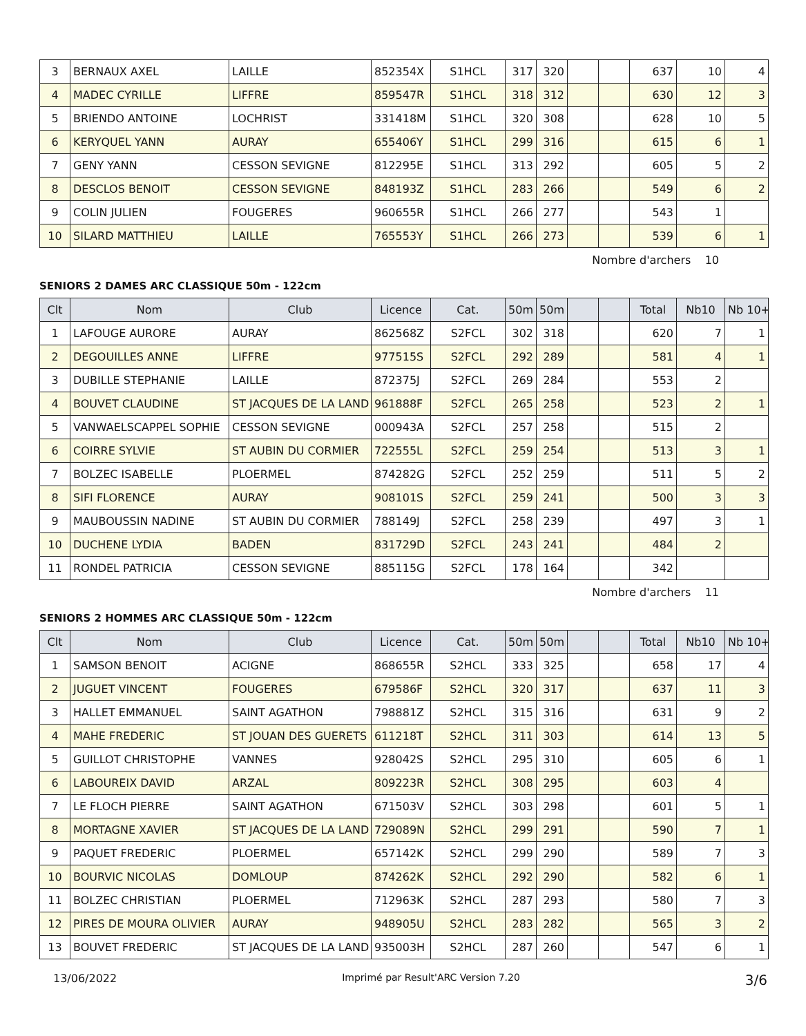| 3 | BERNAUX AXEL | LAILLE | 852354X | S1HCL | 317 | 320 | | | 637 | 10 | 4 |
| 4 | MADEC CYRILLE | LIFFRE | 859547R | S1HCL | 318 | 312 | | | 630 | 12 | 3 |
| 5 | BRIENDO ANTOINE | LOCHRIST | 331418M | S1HCL | 320 | 308 | | | 628 | 10 | 5 |
| 6 | KERYQUEL YANN | AURAY | 655406Y | S1HCL | 299 | 316 | | | 615 | 6 | 1 |
| 7 | GENY YANN | CESSON SEVIGNE | 812295E | S1HCL | 313 | 292 | | | 605 | 5 | 2 |
| 8 | DESCLOS BENOIT | CESSON SEVIGNE | 848193Z | S1HCL | 283 | 266 | | | 549 | 6 | 2 |
| 9 | COLIN JULIEN | FOUGERES | 960655R | S1HCL | 266 | 277 | | | 543 | 1 | |
| 10 | SILARD MATTHIEU | LAILLE | 765553Y | S1HCL | 266 | 273 | | | 539 | 6 | 1 |
Nombre d'archers 10
SENIORS 2 DAMES ARC CLASSIQUE 50m - 122cm
| Clt | Nom | Club | Licence | Cat. | 50m | 50m | | | Total | Nb10 | Nb 10+ |
| --- | --- | --- | --- | --- | --- | --- | --- | --- | --- | --- | --- |
| 1 | LAFOUGE AURORE | AURAY | 862568Z | S2FCL | 302 | 318 | | | 620 | 7 | 1 |
| 2 | DEGOUILLES ANNE | LIFFRE | 977515S | S2FCL | 292 | 289 | | | 581 | 4 | 1 |
| 3 | DUBILLE STEPHANIE | LAILLE | 872375J | S2FCL | 269 | 284 | | | 553 | 2 | |
| 4 | BOUVET CLAUDINE | ST JACQUES DE LA LAND | 961888F | S2FCL | 265 | 258 | | | 523 | 2 | 1 |
| 5 | VANWAELSCAPPEL SOPHIE | CESSON SEVIGNE | 000943A | S2FCL | 257 | 258 | | | 515 | 2 | |
| 6 | COIRRE SYLVIE | ST AUBIN DU CORMIER | 722555L | S2FCL | 259 | 254 | | | 513 | 3 | 1 |
| 7 | BOLZEC ISABELLE | PLOERMEL | 874282G | S2FCL | 252 | 259 | | | 511 | 5 | 2 |
| 8 | SIFI FLORENCE | AURAY | 908101S | S2FCL | 259 | 241 | | | 500 | 3 | 3 |
| 9 | MAUBOUSSIN NADINE | ST AUBIN DU CORMIER | 788149J | S2FCL | 258 | 239 | | | 497 | 3 | 1 |
| 10 | DUCHENE LYDIA | BADEN | 831729D | S2FCL | 243 | 241 | | | 484 | 2 | |
| 11 | RONDEL PATRICIA | CESSON SEVIGNE | 885115G | S2FCL | 178 | 164 | | | 342 | | |
Nombre d'archers 11
SENIORS 2 HOMMES ARC CLASSIQUE 50m - 122cm
| Clt | Nom | Club | Licence | Cat. | 50m | 50m | | | Total | Nb10 | Nb 10+ |
| --- | --- | --- | --- | --- | --- | --- | --- | --- | --- | --- | --- |
| 1 | SAMSON BENOIT | ACIGNE | 868655R | S2HCL | 333 | 325 | | | 658 | 17 | 4 |
| 2 | JUGUET VINCENT | FOUGERES | 679586F | S2HCL | 320 | 317 | | | 637 | 11 | 3 |
| 3 | HALLET EMMANUEL | SAINT AGATHON | 798881Z | S2HCL | 315 | 316 | | | 631 | 9 | 2 |
| 4 | MAHE FREDERIC | ST JOUAN DES GUERETS | 611218T | S2HCL | 311 | 303 | | | 614 | 13 | 5 |
| 5 | GUILLOT CHRISTOPHE | VANNES | 928042S | S2HCL | 295 | 310 | | | 605 | 6 | 1 |
| 6 | LABOUREIX DAVID | ARZAL | 809223R | S2HCL | 308 | 295 | | | 603 | 4 | |
| 7 | LE FLOCH PIERRE | SAINT AGATHON | 671503V | S2HCL | 303 | 298 | | | 601 | 5 | 1 |
| 8 | MORTAGNE XAVIER | ST JACQUES DE LA LAND | 729089N | S2HCL | 299 | 291 | | | 590 | 7 | 1 |
| 9 | PAQUET FREDERIC | PLOERMEL | 657142K | S2HCL | 299 | 290 | | | 589 | 7 | 3 |
| 10 | BOURVIC NICOLAS | DOMLOUP | 874262K | S2HCL | 292 | 290 | | | 582 | 6 | 1 |
| 11 | BOLZEC CHRISTIAN | PLOERMEL | 712963K | S2HCL | 287 | 293 | | | 580 | 7 | 3 |
| 12 | PIRES DE MOURA OLIVIER | AURAY | 948905U | S2HCL | 283 | 282 | | | 565 | 3 | 2 |
| 13 | BOUVET FREDERIC | ST JACQUES DE LA LAND | 935003H | S2HCL | 287 | 260 | | | 547 | 6 | 1 |
13/06/2022 Imprimé par Result'ARC Version 7.20 3/6